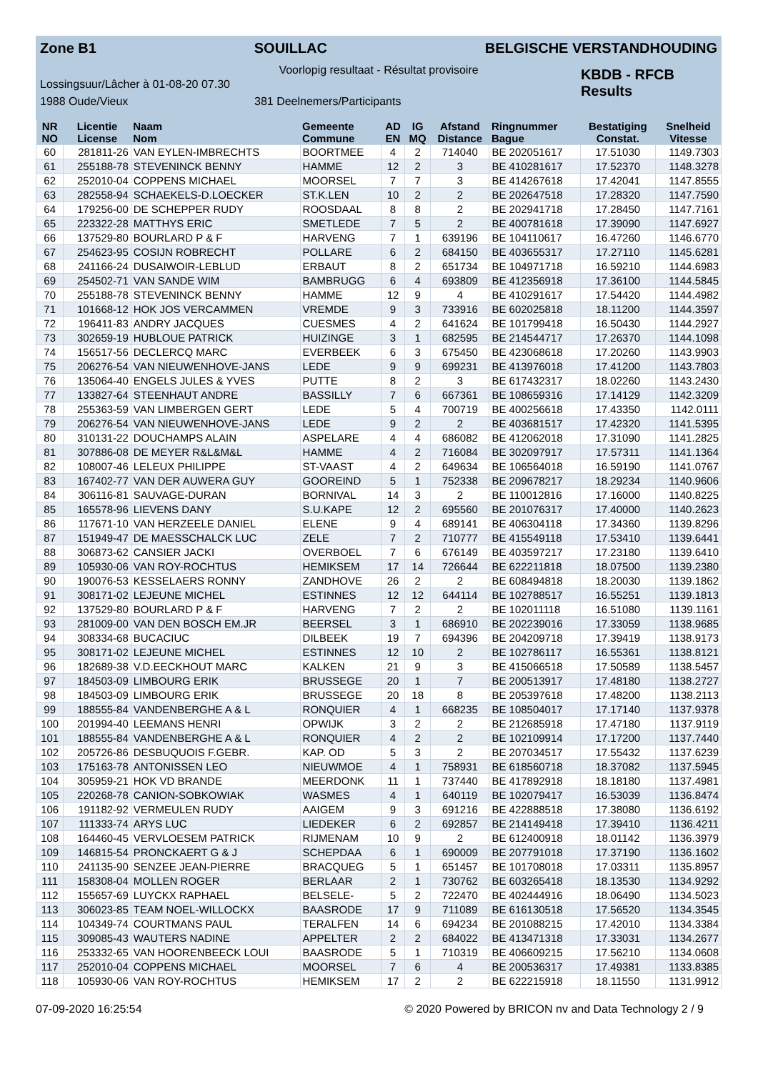Zone B1 SOUILLAC BELGISCHE VERSTANDHOUDING
Voorlopig resultaat - Résultat provisoire
Lossingsuur/Lâcher à 01-08-20 07.30
KBDB - RFCB
Results
1988 Oude/Vieux 381 Deelnemers/Participants
| NR NO | Licentie License | Naam Nom | Gemeente Commune | AD EN | IG MQ | Afstand Distance | Ringnummer Bague | Bestatiging Constat. | Snelheid Vitesse |
| --- | --- | --- | --- | --- | --- | --- | --- | --- | --- |
| 60 | 281811-26 | VAN EYLEN-IMBRECHTS | BOORTMEE | 4 | 2 | 714040 | BE 202051617 | 17.51030 | 1149.7303 |
| 61 | 255188-78 | STEVENINCK BENNY | HAMME | 12 | 2 | 3 | BE 410281617 | 17.52370 | 1148.3278 |
| 62 | 252010-04 | COPPENS MICHAEL | MOORSEL | 7 | 7 | 3 | BE 414267618 | 17.42041 | 1147.8555 |
| 63 | 282558-94 | SCHAEKELS-D.LOECKER | ST.K.LEN | 10 | 2 | 2 | BE 202647518 | 17.28320 | 1147.7590 |
| 64 | 179256-00 | DE SCHEPPER RUDY | ROOSDAAL | 8 | 8 | 2 | BE 202941718 | 17.28450 | 1147.7161 |
| 65 | 223322-28 | MATTHYS ERIC | SMETLEDE | 7 | 5 | 2 | BE 400781618 | 17.39090 | 1147.6927 |
| 66 | 137529-80 | BOURLARD P & F | HARVENG | 7 | 1 | 639196 | BE 104110617 | 16.47260 | 1146.6770 |
| 67 | 254623-95 | COSIJN ROBRECHT | POLLARE | 6 | 2 | 684150 | BE 403655317 | 17.27110 | 1145.6281 |
| 68 | 241166-24 | DUSAIWOIR-LEBLUD | ERBAUT | 8 | 2 | 651734 | BE 104971718 | 16.59210 | 1144.6983 |
| 69 | 254502-71 | VAN SANDE WIM | BAMBRUGG | 6 | 4 | 693809 | BE 412356918 | 17.36100 | 1144.5845 |
| 70 | 255188-78 | STEVENINCK BENNY | HAMME | 12 | 9 | 4 | BE 410291617 | 17.54420 | 1144.4982 |
| 71 | 101668-12 | HOK JOS VERCAMMEN | VREMDE | 9 | 3 | 733916 | BE 602025818 | 18.11200 | 1144.3597 |
| 72 | 196411-83 | ANDRY JACQUES | CUESMES | 4 | 2 | 641624 | BE 101799418 | 16.50430 | 1144.2927 |
| 73 | 302659-19 | HUBLOUE PATRICK | HUIZINGE | 3 | 1 | 682595 | BE 214544717 | 17.26370 | 1144.1098 |
| 74 | 156517-56 | DECLERCQ MARC | EVERBEEK | 6 | 3 | 675450 | BE 423068618 | 17.20260 | 1143.9903 |
| 75 | 206276-54 | VAN NIEUWENHOVE-JANS | LEDE | 9 | 9 | 699231 | BE 413976018 | 17.41200 | 1143.7803 |
| 76 | 135064-40 | ENGELS JULES & YVES | PUTTE | 8 | 2 | 3 | BE 617432317 | 18.02260 | 1143.2430 |
| 77 | 133827-64 | STEENHAUT ANDRE | BASSILLY | 7 | 6 | 667361 | BE 108659316 | 17.14129 | 1142.3209 |
| 78 | 255363-59 | VAN LIMBERGEN GERT | LEDE | 5 | 4 | 700719 | BE 400256618 | 17.43350 | 1142.0111 |
| 79 | 206276-54 | VAN NIEUWENHOVE-JANS | LEDE | 9 | 2 | 2 | BE 403681517 | 17.42320 | 1141.5395 |
| 80 | 310131-22 | DOUCHAMPS ALAIN | ASPELARE | 4 | 4 | 686082 | BE 412062018 | 17.31090 | 1141.2825 |
| 81 | 307886-08 | DE MEYER R&L&M&L | HAMME | 4 | 2 | 716084 | BE 302097917 | 17.57311 | 1141.1364 |
| 82 | 108007-46 | LELEUX PHILIPPE | ST-VAAST | 4 | 2 | 649634 | BE 106564018 | 16.59190 | 1141.0767 |
| 83 | 167402-77 | VAN DER AUWERA GUY | GOOREIND | 5 | 1 | 752338 | BE 209678217 | 18.29234 | 1140.9606 |
| 84 | 306116-81 | SAUVAGE-DURAN | BORNIVAL | 14 | 3 | 2 | BE 110012816 | 17.16000 | 1140.8225 |
| 85 | 165578-96 | LIEVENS DANY | S.U.KAPE | 12 | 2 | 695560 | BE 201076317 | 17.40000 | 1140.2623 |
| 86 | 117671-10 | VAN HERZEELE DANIEL | ELENE | 9 | 4 | 689141 | BE 406304118 | 17.34360 | 1139.8296 |
| 87 | 151949-47 | DE MAESSCHALCK LUC | ZELE | 7 | 2 | 710777 | BE 415549118 | 17.53410 | 1139.6441 |
| 88 | 306873-62 | CANSIER JACKI | OVERBOEL | 7 | 6 | 676149 | BE 403597217 | 17.23180 | 1139.6410 |
| 89 | 105930-06 | VAN ROY-ROCHTUS | HEMIKSEM | 17 | 14 | 726644 | BE 622211818 | 18.07500 | 1139.2380 |
| 90 | 190076-53 | KESSELAERS RONNY | ZANDHOVE | 26 | 2 | 2 | BE 608494818 | 18.20030 | 1139.1862 |
| 91 | 308171-02 | LEJEUNE MICHEL | ESTINNES | 12 | 12 | 644114 | BE 102788517 | 16.55251 | 1139.1813 |
| 92 | 137529-80 | BOURLARD P & F | HARVENG | 7 | 2 | 2 | BE 102011118 | 16.51080 | 1139.1161 |
| 93 | 281009-00 | VAN DEN BOSCH EM.JR | BEERSEL | 3 | 1 | 686910 | BE 202239016 | 17.33059 | 1138.9685 |
| 94 | 308334-68 | BUCACIUC | DILBEEK | 19 | 7 | 694396 | BE 204209718 | 17.39419 | 1138.9173 |
| 95 | 308171-02 | LEJEUNE MICHEL | ESTINNES | 12 | 10 | 2 | BE 102786117 | 16.55361 | 1138.8121 |
| 96 | 182689-38 | V.D.EECKHOUT MARC | KALKEN | 21 | 9 | 3 | BE 415066518 | 17.50589 | 1138.5457 |
| 97 | 184503-09 | LIMBOURG ERIK | BRUSSEGE | 20 | 1 | 7 | BE 200513917 | 17.48180 | 1138.2727 |
| 98 | 184503-09 | LIMBOURG ERIK | BRUSSEGE | 20 | 18 | 8 | BE 205397618 | 17.48200 | 1138.2113 |
| 99 | 188555-84 | VANDENBERGHE A & L | RONQUIER | 4 | 1 | 668235 | BE 108504017 | 17.17140 | 1137.9378 |
| 100 | 201994-40 | LEEMANS HENRI | OPWIJK | 3 | 2 | 2 | BE 212685918 | 17.47180 | 1137.9119 |
| 101 | 188555-84 | VANDENBERGHE A & L | RONQUIER | 4 | 2 | 2 | BE 102109914 | 17.17200 | 1137.7440 |
| 102 | 205726-86 | DESBUQUOIS F.GEBR. | KAP. OD | 5 | 3 | 2 | BE 207034517 | 17.55432 | 1137.6239 |
| 103 | 175163-78 | ANTONISSEN LEO | NIEUWMOE | 4 | 1 | 758931 | BE 618560718 | 18.37082 | 1137.5945 |
| 104 | 305959-21 | HOK VD BRANDE | MEERDONK | 11 | 1 | 737440 | BE 417892918 | 18.18180 | 1137.4981 |
| 105 | 220268-78 | CANION-SOBKOWIAK | WASMES | 4 | 1 | 640119 | BE 102079417 | 16.53039 | 1136.8474 |
| 106 | 191182-92 | VERMEULEN RUDY | AAIGEM | 9 | 3 | 691216 | BE 422888518 | 17.38080 | 1136.6192 |
| 107 | 111333-74 | ARYS LUC | LIEDEKER | 6 | 2 | 692857 | BE 214149418 | 17.39410 | 1136.4211 |
| 108 | 164460-45 | VERVLOESEM PATRICK | RIJMENAM | 10 | 9 | 2 | BE 612400918 | 18.01142 | 1136.3979 |
| 109 | 146815-54 | PRONCKAERT G & J | SCHEPDAA | 6 | 1 | 690009 | BE 207791018 | 17.37190 | 1136.1602 |
| 110 | 241135-90 | SENZEE JEAN-PIERRE | BRACQUEG | 5 | 1 | 651457 | BE 101708018 | 17.03311 | 1135.8957 |
| 111 | 158308-04 | MOLLEN ROGER | BERLAAR | 2 | 1 | 730762 | BE 603265418 | 18.13530 | 1134.9292 |
| 112 | 155657-69 | LUYCKX RAPHAEL | BELSELE- | 5 | 2 | 722470 | BE 402444916 | 18.06490 | 1134.5023 |
| 113 | 306023-85 | TEAM NOEL-WILLOCKX | BAASRODE | 17 | 9 | 711089 | BE 616130518 | 17.56520 | 1134.3545 |
| 114 | 104349-74 | COURTMANS PAUL | TERALFEN | 14 | 6 | 694234 | BE 201088215 | 17.42010 | 1134.3384 |
| 115 | 309085-43 | WAUTERS NADINE | APPELTER | 2 | 2 | 684022 | BE 413471318 | 17.33031 | 1134.2677 |
| 116 | 253332-65 | VAN HOORENBEECK LOUI | BAASRODE | 5 | 1 | 710319 | BE 406609215 | 17.56210 | 1134.0608 |
| 117 | 252010-04 | COPPENS MICHAEL | MOORSEL | 7 | 6 | 4 | BE 200536317 | 17.49381 | 1133.8385 |
| 118 | 105930-06 | VAN ROY-ROCHTUS | HEMIKSEM | 17 | 2 | 2 | BE 622215918 | 18.11550 | 1131.9912 |
07-09-2020 16:25:54 © 2020 Powered by BRICON nv and Data Technology 2 / 9